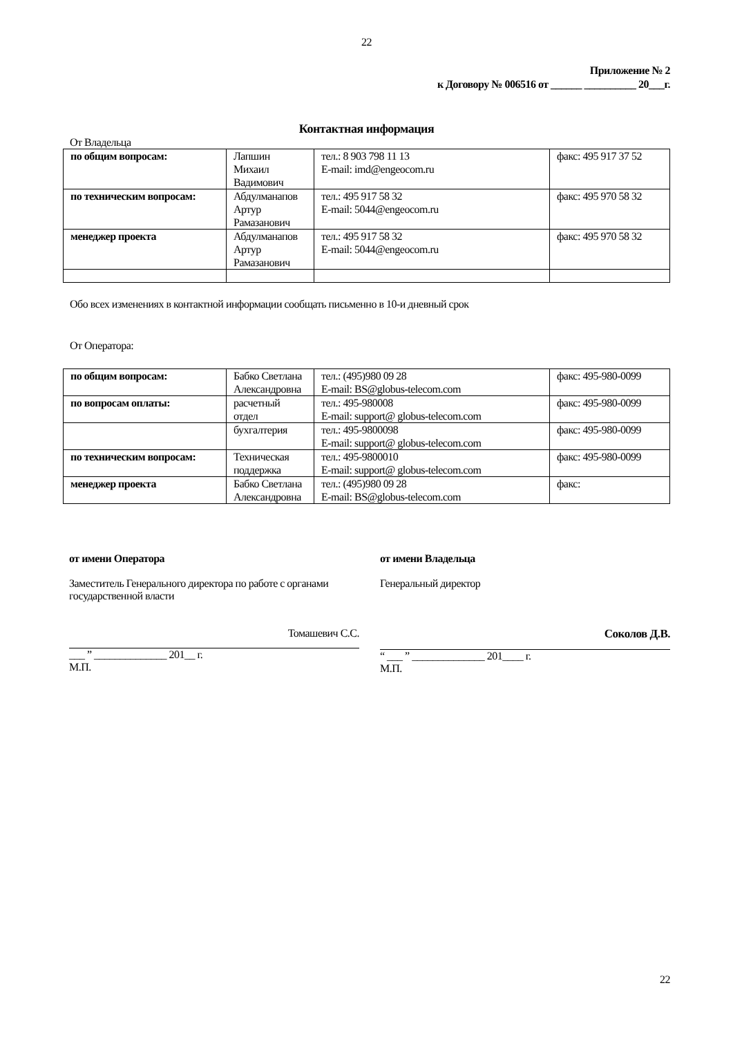22
Приложение № 2
к Договору № 006516 от ______ __________ 20___г.
Контактная информация
От Владельца
| по общим вопросам: | Лапшин Михаил Вадимович | тел.: 8 903 798 11 13 E-mail: imd@engeocom.ru | факс: 495 917 37 52 |
| по техническим вопросам: | Абдулманапов Артур Рамазанович | тел.: 495 917 58 32 E-mail: 5044@engeocom.ru | факс: 495 970 58 32 |
| менеджер проекта | Абдулманапов Артур Рамазанович | тел.: 495 917 58 32 E-mail: 5044@engeocom.ru | факс: 495 970 58 32 |
Обо всех изменениях в контактной информации сообщать письменно в 10-и дневный срок
От Оператора:
| по общим вопросам: | Бабко Светлана Александровна | тел.: (495)980 09 28 E-mail: BS@globus-telecom.com | факс: 495-980-0099 |
| по вопросам оплаты: | расчетный отдел | тел.: 495-980008 E-mail: support@ globus-telecom.com | факс: 495-980-0099 |
| | бухгалтерия | тел.: 495-9800098 E-mail: support@ globus-telecom.com | факс: 495-980-0099 |
| по техническим вопросам: | Техническая поддержка | тел.: 495-9800010 E-mail: support@ globus-telecom.com | факс: 495-980-0099 |
| менеджер проекта | Бабко Светлана Александровна | тел.: (495)980 09 28 E-mail: BS@globus-telecom.com | факс: |
от имени Оператора
Заместитель Генерального директора по работе с органами государственной власти
Томашевич С.С.
___ ” ______________ 201__ г.
М.П.
от имени Владельца
Генеральный директор
Соколов Д.В.
“ ___ ” ______________ 201____ г.
М.П.
22